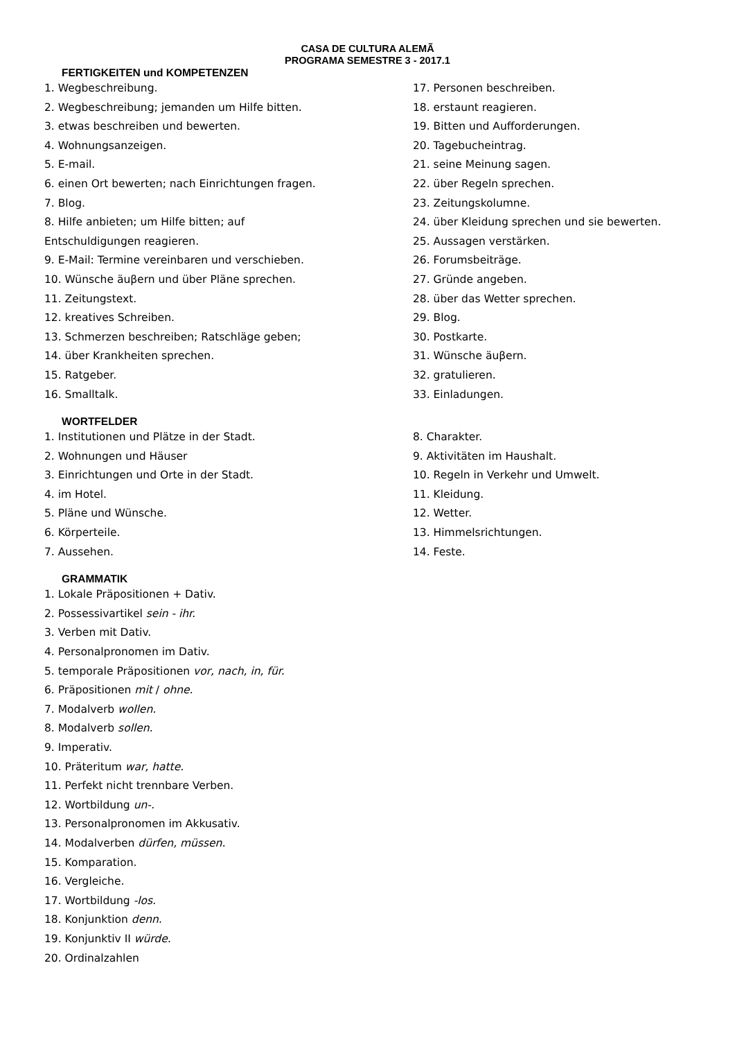CASA DE CULTURA ALEMÃ
PROGRAMA SEMESTRE 3 - 2017.1
FERTIGKEITEN und KOMPETENZEN
1. Wegbeschreibung.
2. Wegbeschreibung; jemanden um Hilfe bitten.
3. etwas beschreiben und bewerten.
4. Wohnungsanzeigen.
5. E-mail.
6. einen Ort bewerten; nach Einrichtungen fragen.
7. Blog.
8. Hilfe anbieten; um Hilfe bitten; auf
Entschuldigungen reagieren.
9. E-Mail: Termine vereinbaren und verschieben.
10. Wünsche äuβern und über Pläne sprechen.
11. Zeitungstext.
12. kreatives Schreiben.
13. Schmerzen beschreiben; Ratschläge geben;
14. über Krankheiten sprechen.
15. Ratgeber.
16. Smalltalk.
17. Personen beschreiben.
18. erstaunt reagieren.
19. Bitten und Aufforderungen.
20. Tagebucheintrag.
21. seine Meinung sagen.
22. über Regeln sprechen.
23. Zeitungskolumne.
24. über Kleidung sprechen und sie bewerten.
25. Aussagen verstärken.
26. Forumsbeiträge.
27. Gründe angeben.
28. über das Wetter sprechen.
29. Blog.
30. Postkarte.
31. Wünsche äuβern.
32. gratulieren.
33. Einladungen.
WORTFELDER
1. Institutionen und Plätze in der Stadt.
2. Wohnungen und Häuser
3. Einrichtungen und Orte in der Stadt.
4. im Hotel.
5. Pläne und Wünsche.
6. Körperteile.
7. Aussehen.
8. Charakter.
9. Aktivitäten im Haushalt.
10. Regeln in Verkehr und Umwelt.
11. Kleidung.
12. Wetter.
13. Himmelsrichtungen.
14. Feste.
GRAMMATIK
1. Lokale Präpositionen + Dativ.
2. Possessivartikel sein - ihr.
3. Verben mit Dativ.
4. Personalpronomen im Dativ.
5. temporale Präpositionen vor, nach, in, für.
6. Präpositionen mit / ohne.
7. Modalverb wollen.
8. Modalverb sollen.
9. Imperativ.
10. Präteritum war, hatte.
11. Perfekt nicht trennbare Verben.
12. Wortbildung un-.
13. Personalpronomen im Akkusativ.
14. Modalverben dürfen, müssen.
15. Komparation.
16. Vergleiche.
17. Wortbildung -los.
18. Konjunktion denn.
19. Konjunktiv II würde.
20. Ordinalzahlen